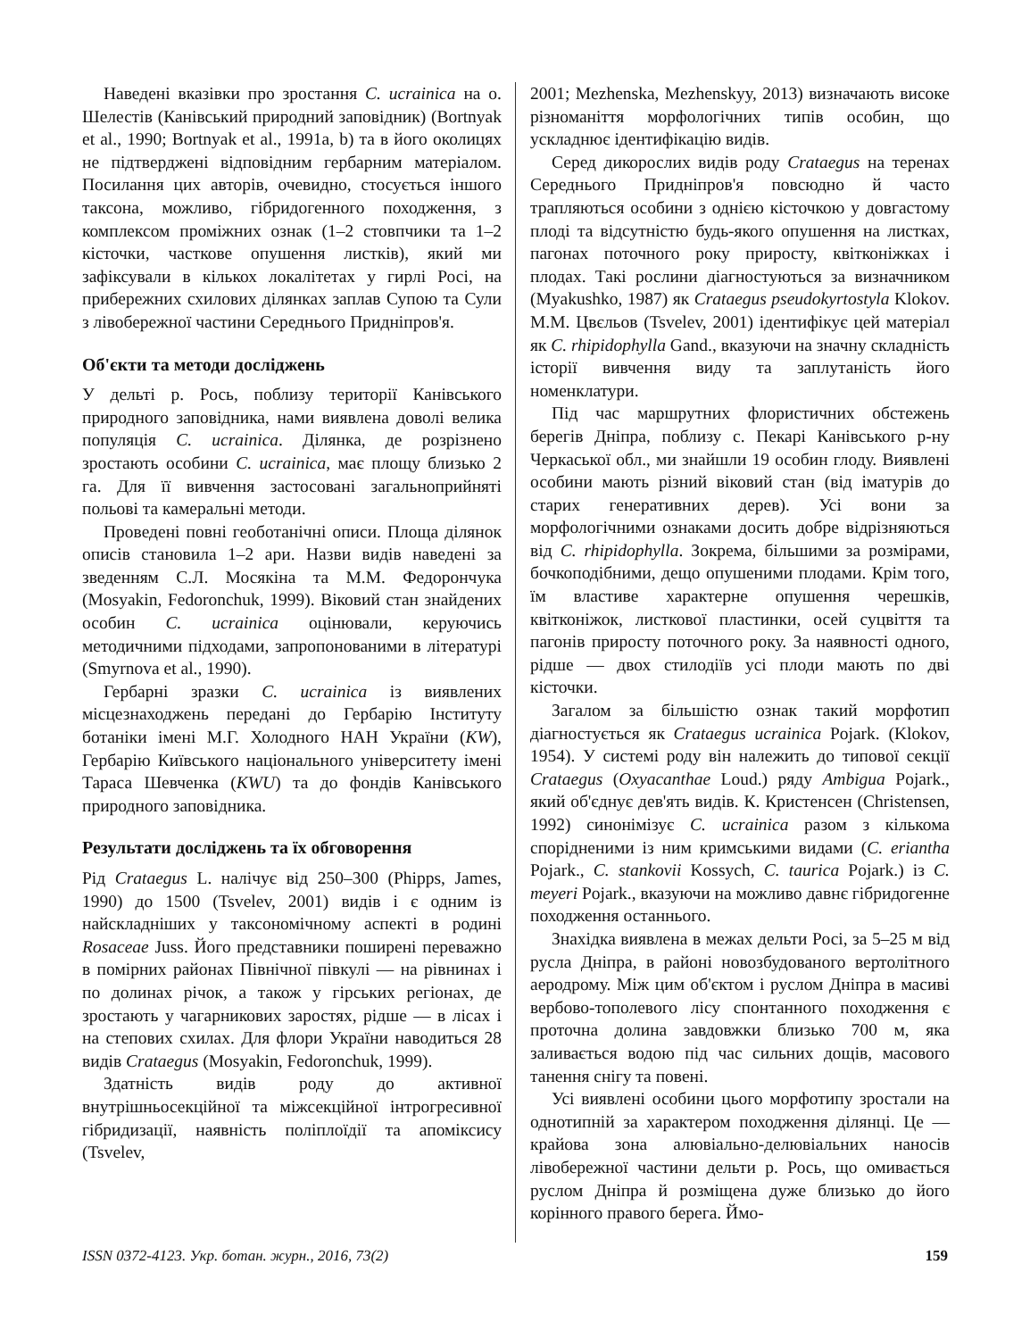Наведені вказівки про зростання C. ucrainica на о. Шелестів (Канівський природний заповідник) (Bortnyak et al., 1990; Bortnyak et al., 1991a, b) та в його околицях не підтверджені відповідним гербарним матеріалом. Посилання цих авторів, очевидно, стосується іншого таксона, можливо, гібридогенного походження, з комплексом проміжних ознак (1–2 стовпчики та 1–2 кісточки, часткове опушення листків), який ми зафіксували в кількох локалітетах у гирлі Росі, на прибережних схилових ділянках заплав Супою та Сули з лівобережної частини Середнього Придніпров'я.
Об'єкти та методи досліджень
У дельті р. Рось, поблизу території Канівського природного заповідника, нами виявлена доволі велика популяція C. ucrainica. Ділянка, де розрізнено зростають особини C. ucrainica, має площу близько 2 га. Для її вивчення застосовані загальноприйняті польові та камеральні методи.
Проведені повні геоботанічні описи. Площа ділянок описів становила 1–2 ари. Назви видів наведені за зведенням С.Л. Мосякіна та М.М. Федорончука (Mosyakin, Fedoronchuk, 1999). Віковий стан знайдених особин C. ucrainica оцінювали, керуючись методичними підходами, запропонованими в літературі (Smyrnova et al., 1990).
Гербарні зразки C. ucrainica із виявлених місцезнаходжень передані до Гербарію Інституту ботаніки імені М.Г. Холодного НАН України (KW), Гербарію Київського національного університету імені Тараса Шевченка (KWU) та до фондів Канівського природного заповідника.
Результати досліджень та їх обговорення
Рід Crataegus L. налічує від 250–300 (Phipps, James, 1990) до 1500 (Tsvelev, 2001) видів і є одним із найскладніших у таксономічному аспекті в родині Rosaceae Juss. Його представники поширені переважно в помірних районах Північної півкулі — на рівнинах і по долинах річок, а також у гірських регіонах, де зростають у чагарникових заростях, рідше — в лісах і на степових схилах. Для флори України наводиться 28 видів Crataegus (Mosyakin, Fedoronchuk, 1999).
Здатність видів роду до активної внутрішньосекційної та міжсекційної інтрогресивної гібридизації, наявність поліплоїдії та апоміксису (Tsvelev,
2001; Mezhenska, Mezhenskyy, 2013) визначають високе різноманіття морфологічних типів особин, що ускладнює ідентифікацію видів.
Серед дикорослих видів роду Crataegus на теренах Середнього Придніпров'я повсюдно й часто трапляються особини з однією кісточкою у довгастому плоді та відсутністю будь-якого опушення на листках, пагонах поточного року приросту, квітконіжках і плодах. Такі рослини діагностуються за визначником (Myakushko, 1987) як Crataegus pseudokyrtostyla Klokov. М.М. Цвєльов (Tsvelev, 2001) ідентифікує цей матеріал як C. rhipidophylla Gand., вказуючи на значну складність історії вивчення виду та заплутаність його номенклатури.
Під час маршрутних флористичних обстежень берегів Дніпра, поблизу с. Пекарі Канівського р-ну Черкаської обл., ми знайшли 19 особин глоду. Виявлені особини мають різний віковий стан (від іматурів до старих генеративних дерев). Усі вони за морфологічними ознаками досить добре відрізняються від C. rhipidophylla. Зокрема, більшими за розмірами, бочкоподібними, дещо опушеними плодами. Крім того, їм властиве характерне опушення черешків, квітконіжок, листкової пластинки, осей суцвіття та пагонів приросту поточного року. За наявності одного, рідше — двох стилодіїв усі плоди мають по дві кісточки.
Загалом за більшістю ознак такий морфотип діагностується як Crataegus ucrainica Pojark. (Klokov, 1954). У системі роду він належить до типової секції Crataegus (Oxyacanthae Loud.) ряду Ambigua Pojark., який об'єднує дев'ять видів. К. Кристенсен (Christensen, 1992) синонімізує C. ucrainica разом з кількома спорідненими із ним кримськими видами (C. eriantha Pojark., C. stankovii Kossych, C. taurica Pojark.) із C. meyeri Pojark., вказуючи на можливо давнє гібридогенне походження останнього.
Знахідка виявлена в межах дельти Росі, за 5–25 м від русла Дніпра, в районі новозбудованого вертолітного аеродрому. Між цим об'єктом і руслом Дніпра в масиві вербово-тополевого лісу спонтанного походження є проточна долина завдовжки близько 700 м, яка заливається водою під час сильних дощів, масового танення снігу та повені.
Усі виявлені особини цього морфотипу зростали на однотипній за характером походження ділянці. Це — крайова зона алювіально-делювіальних наносів лівобережної частини дельти р. Рось, що омивається руслом Дніпра й розміщена дуже близько до його корінного правого берега. Ймо-
ISSN 0372-4123. Укр. ботан. журн., 2016, 73(2) 159